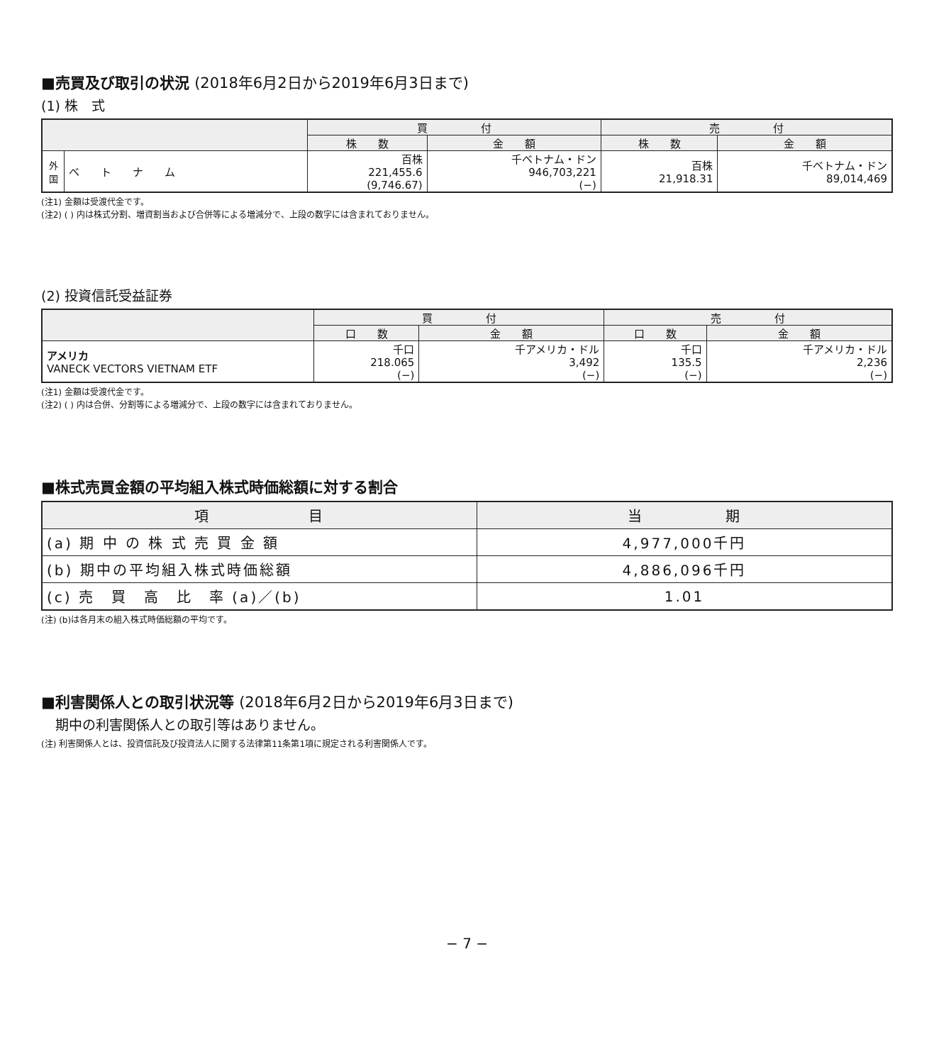■売買及び取引の状況 (2018年6月2日から2019年6月3日まで)
(1) 株　式
| | | 買 付 | | 売 付 | |
| --- | --- | --- | --- | --- | --- |
| | | 株 数 | 金 額 | 株 数 | 金 額 |
| 外国 | ベ ト ナ ム | 百株 221,455.6 (9,746.67) | 千ベトナム・ドン 946,703,221 (−) | 百株 21,918.31 | 千ベトナム・ドン 89,014,469 |
(注1) 金額は受渡代金です。
(注2) ( ) 内は株式分割、増資割当および合併等による増減分で、上段の数字には含まれておりません。
(2) 投資信託受益証券
| | 買 付 | | 売 付 | |
| --- | --- | --- | --- | --- |
| | 口 数 | 金 額 | 口 数 | 金 額 |
| アメリカ VANECK VECTORS VIETNAM ETF | 千口 218.065 (−) | 千アメリカ・ドル 3,492 (−) | 千口 135.5 (−) | 千アメリカ・ドル 2,236 (−) |
(注1) 金額は受渡代金です。
(注2) ( ) 内は合併、分割等による増減分で、上段の数字には含まれておりません。
■株式売買金額の平均組入株式時価総額に対する割合
| 項 目 | 当 期 |
| --- | --- |
| (a) 期 中 の 株 式 売 買 金 額 | 4,977,000千円 |
| (b) 期中の平均組入株式時価総額 | 4,886,096千円 |
| (c) 売 買 高 比 率 (a)／(b) | 1.01 |
(注) (b)は各月末の組入株式時価総額の平均です。
■利害関係人との取引状況等 (2018年6月2日から2019年6月3日まで)
期中の利害関係人との取引等はありません。
(注) 利害関係人とは、投資信託及び投資法人に関する法律第11条第1項に規定される利害関係人です。
− 7 −